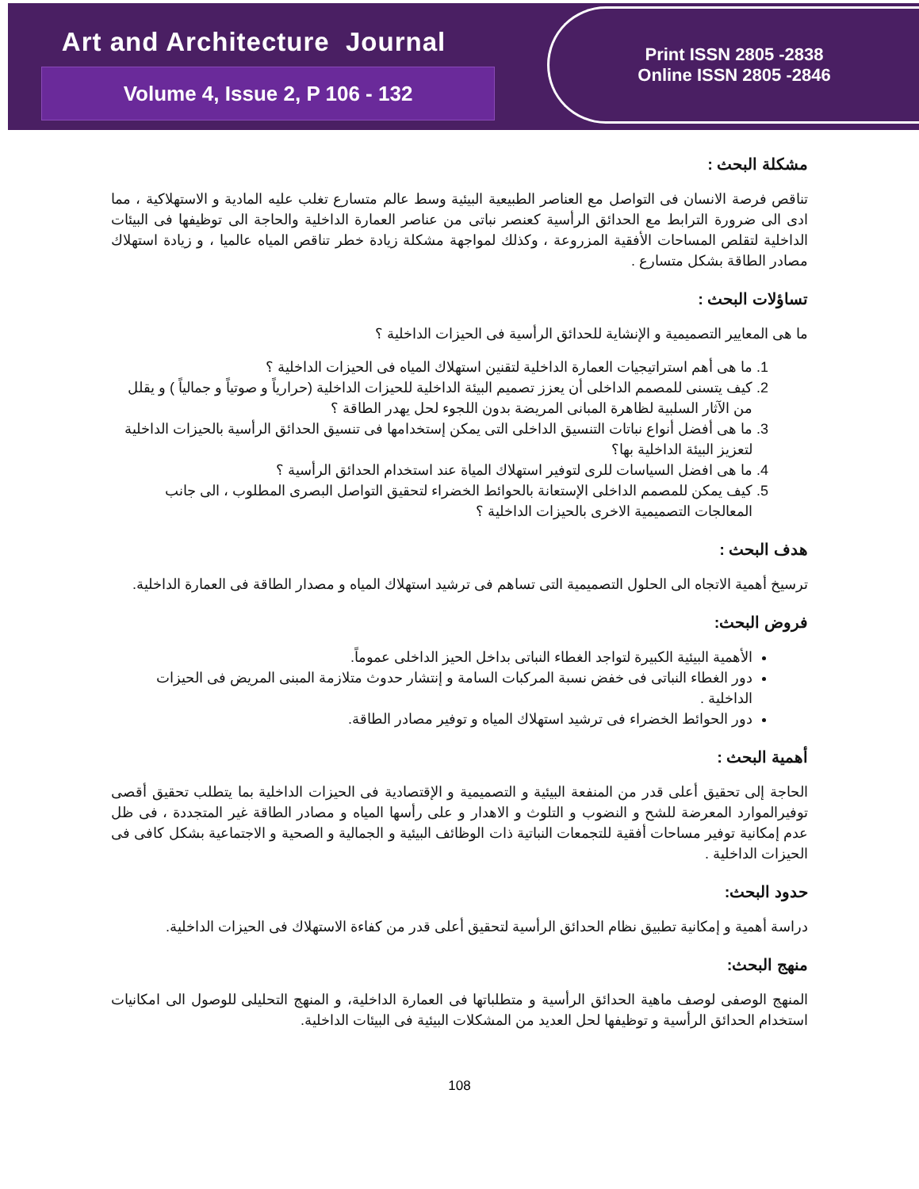Art and Architecture Journal
Volume 4, Issue 2, P 106 - 132
Print ISSN 2805 -2838
Online ISSN 2805 -2846
مشكلة البحث :
تناقص فرصة الانسان فى التواصل مع العناصر الطبيعية البيئية وسط عالم متسارع تغلب عليه المادية و الاستهلاكية ، مما ادى الى ضرورة الترابط مع الحدائق الرأسية كعنصر نباتى من عناصر العمارة الداخلية والحاجة الى توظيفها فى البيئات الداخلية لتقلص المساحات الأفقية المزروعة ، وكذلك لمواجهة مشكلة زيادة خطر تناقص المياه عالميا ، و زيادة استهلاك مصادر الطاقة بشكل متسارع .
تساؤلات البحث :
ما هى المعايير التصميمية و الإنشاية للحدائق الرأسية فى الحيزات الداخلية ؟
1. ما هى أهم استراتيجيات العمارة الداخلية لتقنين استهلاك المياه فى الحيزات الداخلية ؟
2. كيف يتسنى للمصمم الداخلى أن يعزز تصميم البيئة الداخلية للحيزات الداخلية (حرارياً و صوتياً و جمالياً ) و يقلل من الآثار السلبية لظاهرة المبانى المريضة بدون اللجوء لحل يهدر الطاقة ؟
3. ما هى أفضل أنواع نباتات التنسيق الداخلى التى يمكن إستخدامها فى تنسيق الحدائق الرأسية بالحيزات الداخلية لتعزيز البيئة الداخلية بها؟
4. ما هى افضل السياسات للرى لتوفير استهلاك المياة عند استخدام الحدائق الرأسية ؟
5. كيف يمكن للمصمم الداخلى الإستعانة بالحوائط الخضراء لتحقيق التواصل البصرى المطلوب ، الى جانب المعالجات التصميمية الاخرى بالحيزات الداخلية ؟
هدف البحث :
ترسيخ أهمية الاتجاه الى الحلول التصميمية التى تساهم فى ترشيد استهلاك المياه و مصدار الطاقة فى العمارة الداخلية.
فروض البحث:
الأهمية البيئية الكبيرة لتواجد الغطاء النباتى بداخل الحيز الداخلى عموماً.
دور الغطاء النباتى فى خفض نسبة المركبات السامة و إنتشار حدوث متلازمة المبنى المريض فى الحيزات الداخلية .
دور الحوائط الخضراء فى ترشيد استهلاك المياه و توفير مصادر الطاقة.
أهمية البحث :
الحاجة إلى تحقيق أعلى قدر من المنفعة البيئية و التصميمية و الإقتصادية فى الحيزات الداخلية بما يتطلب تحقيق أقصى توفيرالموارد المعرضة للشح و النضوب و التلوث و الاهدار و على رأسها المياه و مصادر الطاقة غير المتجددة ، فى ظل عدم إمكانية توفير مساحات أفقية للتجمعات النباتية ذات الوظائف البيئية و الجمالية و الصحية و الاجتماعية بشكل كافى فى الحيزات الداخلية .
حدود البحث:
دراسة أهمية و إمكانية تطبيق نظام الحدائق الرأسية لتحقيق أعلى قدر من كفاءة الاستهلاك فى الحيزات الداخلية.
منهج البحث:
المنهج الوصفى لوصف ماهية الحدائق الرأسية و متطلباتها فى العمارة الداخلية، و المنهج التحليلى للوصول الى امكانيات استخدام الحدائق الرأسية و توظيفها لحل العديد من المشكلات البيئية فى البيئات الداخلية.
108